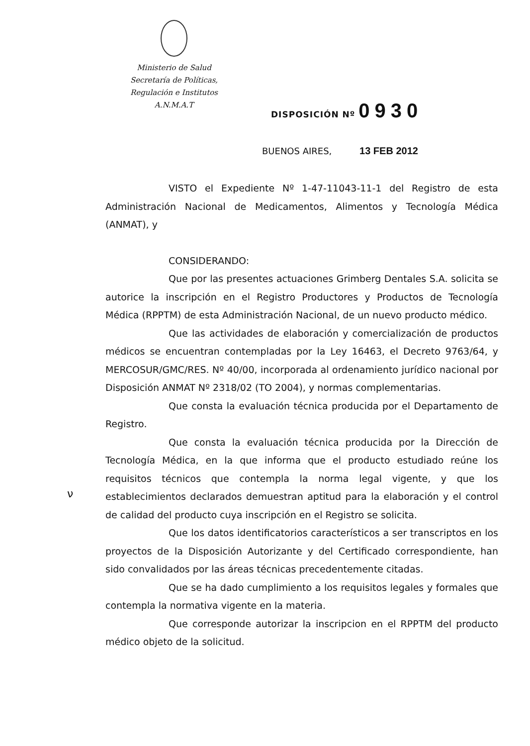Ministerio de Salud
Secretaría de Políticas,
Regulación e Institutos
A.N.M.A.T
DISPOSICIÓN Nº 0930
BUENOS AIRES, 13 FEB 2012
VISTO el Expediente Nº 1-47-11043-11-1 del Registro de esta Administración Nacional de Medicamentos, Alimentos y Tecnología Médica (ANMAT), y
CONSIDERANDO:
Que por las presentes actuaciones Grimberg Dentales S.A. solicita se autorice la inscripción en el Registro Productores y Productos de Tecnología Médica (RPPTM) de esta Administración Nacional, de un nuevo producto médico.
Que las actividades de elaboración y comercialización de productos médicos se encuentran contempladas por la Ley 16463, el Decreto 9763/64, y MERCOSUR/GMC/RES. Nº 40/00, incorporada al ordenamiento jurídico nacional por Disposición ANMAT Nº 2318/02 (TO 2004), y normas complementarias.
Que consta la evaluación técnica producida por el Departamento de Registro.
Que consta la evaluación técnica producida por la Dirección de Tecnología Médica, en la que informa que el producto estudiado reúne los requisitos técnicos que contempla la norma legal vigente, y que los establecimientos declarados demuestran aptitud para la elaboración y el control de calidad del producto cuya inscripción en el Registro se solicita.
Que los datos identificatorios característicos a ser transcriptos en los proyectos de la Disposición Autorizante y del Certificado correspondiente, han sido convalidados por las áreas técnicas precedentemente citadas.
Que se ha dado cumplimiento a los requisitos legales y formales que contempla la normativa vigente en la materia.
Que corresponde autorizar la inscripcion en el RPPTM del producto médico objeto de la solicitud.
ν